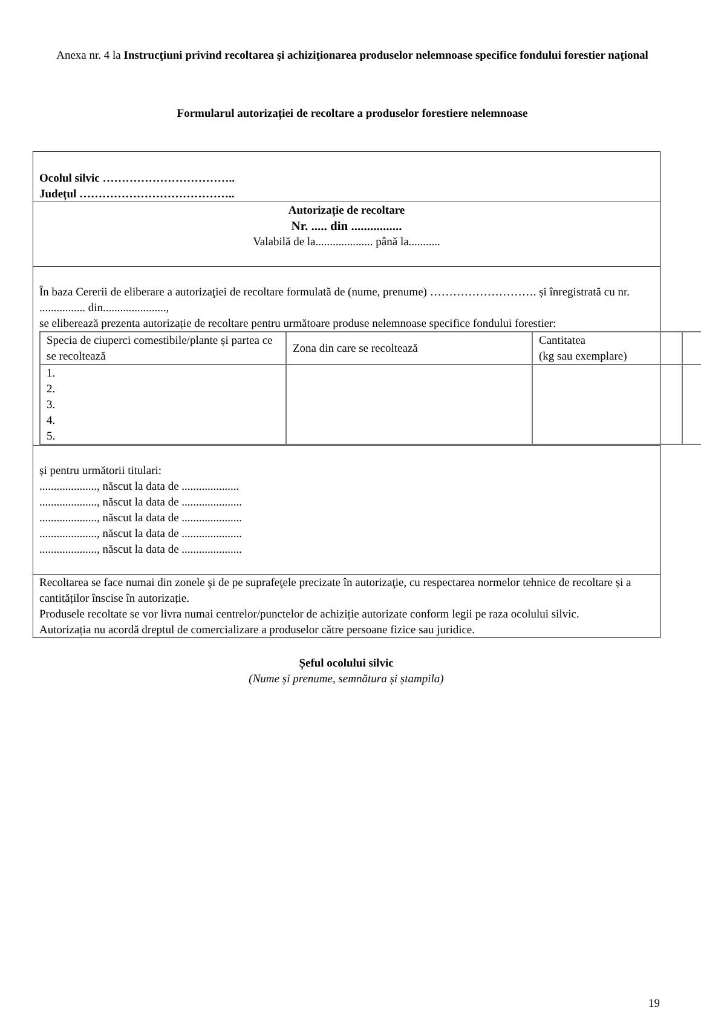Anexa nr. 4 la Instrucţiuni privind recoltarea şi achiziţionarea produselor nelemnoase specifice fondului forestier naţional
Formularul autorizației de recoltare a produselor forestiere nelemnoase
Ocolul silvic ……………………………..
Județul …………………………………..
Autorizație de recoltare
Nr. ..... din ................
Valabilă de la.................... până la...........
În baza Cererii de eliberare a autorizaţiei de recoltare formulată de (nume, prenume) ………………………. și înregistrată cu nr. ................ din......................,
se eliberează prezenta autorizație de recoltare pentru următoare produse nelemnoase specifice fondului forestier:
| Specia de ciuperci comestibile/plante și partea ce se recoltează | Zona din care se recoltează | Cantitatea (kg sau exemplare) | |
| 1. 2. 3. 4. 5. | | | |
și pentru următorii titulari:
...................., născut la data de ....................
...................., născut la data de .....................
...................., născut la data de .....................
...................., născut la data de .....................
...................., născut la data de .....................
Recoltarea se face numai din zonele şi de pe suprafeţele precizate în autorizaţie, cu respectarea normelor tehnice de recoltare și a cantităților înscise în autorizație.
Produsele recoltate se vor livra numai centrelor/punctelor de achiziție autorizate conform legii pe raza ocolului silvic.
Autorizația nu acordă dreptul de comercializare a produselor către persoane fizice sau juridice.
Șeful ocolului silvic
(Nume și prenume, semnătura și ștampila)
19